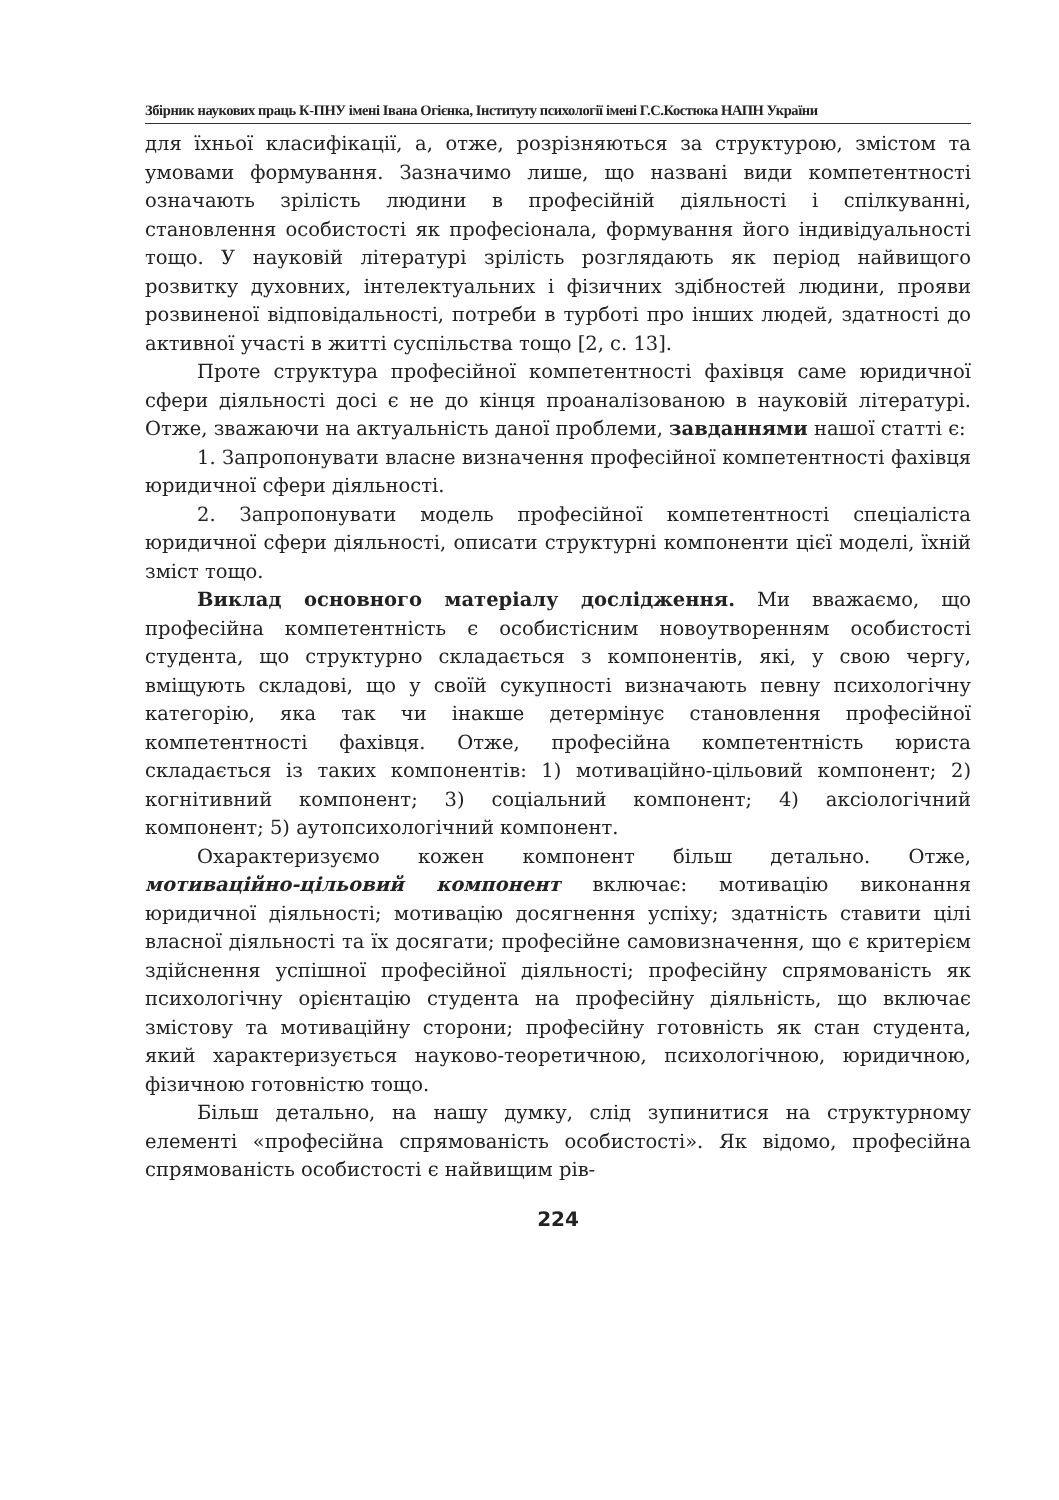Збірник наукових праць К-ПНУ імені Івана Огієнка, Інституту психології імені Г.С.Костюка НАПН України
для їхньої класифікації, а, отже, розрізняються за структурою, змістом та умовами формування. Зазначимо лише, що названі види компетентності означають зрілість людини в професійній діяльності і спілкуванні, становлення особистості як професіонала, формування його індивідуальності тощо. У науковій літературі зрілість розглядають як період найвищого розвитку духовних, інтелектуальних і фізичних здібностей людини, прояви розвиненої відповідальності, потреби в турботі про інших людей, здатності до активної участі в житті суспільства тощо [2, с. 13].
Проте структура професійної компетентності фахівця саме юридичної сфери діяльності досі є не до кінця проаналізованою в науковій літературі. Отже, зважаючи на актуальність даної проблеми, завданнями нашої статті є:
1. Запропонувати власне визначення професійної компетентності фахівця юридичної сфери діяльності.
2. Запропонувати модель професійної компетентності спеціаліста юридичної сфери діяльності, описати структурні компоненти цієї моделі, їхній зміст тощо.
Виклад основного матеріалу дослідження. Ми вважаємо, що професійна компетентність є особистісним новоутворенням особистості студента, що структурно складається з компонентів, які, у свою чергу, вміщують складові, що у своїй сукупності визначають певну психологічну категорію, яка так чи інакше детермінує становлення професійної компетентності фахівця. Отже, професійна компетентність юриста складається із таких компонентів: 1) мотиваційно-цільовий компонент; 2) когнітивний компонент; 3) соціальний компонент; 4) аксіологічний компонент; 5) аутопсихологічний компонент.
Охарактеризуємо кожен компонент більш детально. Отже, мотиваційно-цільовий компонент включає: мотивацію виконання юридичної діяльності; мотивацію досягнення успіху; здатність ставити цілі власної діяльності та їх досягати; професійне самовизначення, що є критерієм здійснення успішної професійної діяльності; професійну спрямованість як психологічну орієнтацію студента на професійну діяльність, що включає змістову та мотиваційну сторони; професійну готовність як стан студента, який характеризується науково-теоретичною, психологічною, юридичною, фізичною готовністю тощо.
Більш детально, на нашу думку, слід зупинитися на структурному елементі «професійна спрямованість особистості». Як відомо, професійна спрямованість особистості є найвищим рів-
224